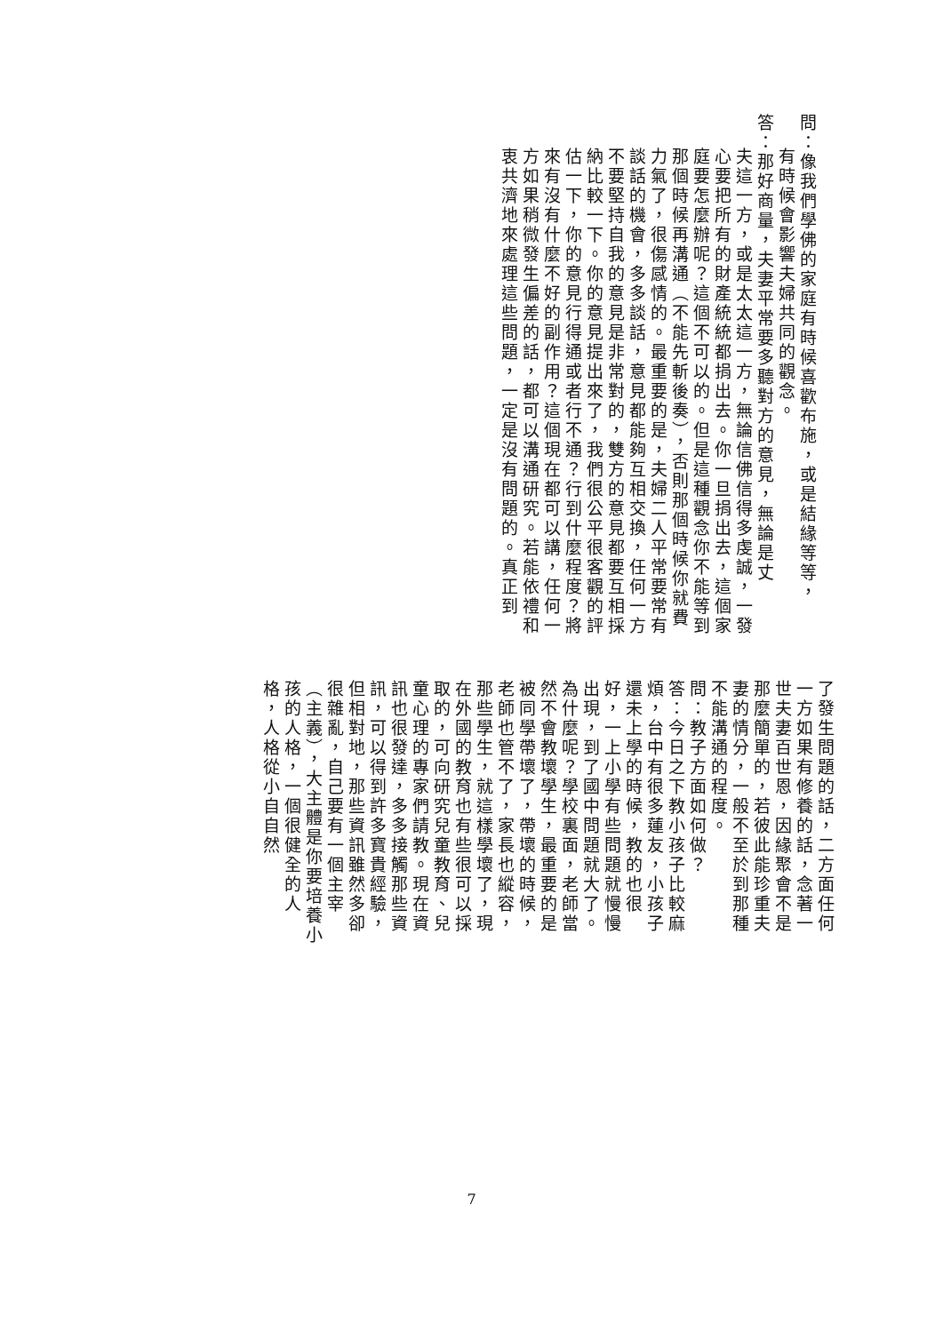問：像我們學佛的家庭有時候喜歡布施，或是結緣等等，
有時候會影響夫婦共同的觀念。
答：那好商量，夫妻平常要多聽對方的意見，無論是丈
夫這一方，或是太太這一方，無論信佛信得多虔誠，一發心要把所有的財產統統都捐出去。你一旦捐出去，這個家庭要怎麼辦呢？這個不可以的。但是這種觀念你不能等到那個時候再溝通（不能先斬後奏），否則那個時候你就費力氣了，很傷感情的。最重要的是，夫婦二人平常要常有談話的機會，多多談話，意見都能夠互相交換，任何一方不要堅持自我的意見是非常對的，雙方的意見都要互相採納比較一下。你的意見提出來了，我們很公平很客觀的評估一下，你的意見行得通或者行不通？行到什麼程度？將來有沒有什麼不好的副作用？這個現在都可以講，任何一方如果稍微發生偏差的話，都可以溝通研究。若能依禮和衷共濟地來處理這些問題，一定是沒有問題的。真正到
了發生問題的話，二方面任何一方如果有修養的話，念著一世夫妻百世恩，因緣聚會不是那麼簡單的，若彼此能珍重夫妻的情分，一般不至於到那種不能溝通的程度。
問：教子方面如何做？
答：今日之下教小孩子比較麻煩，台中有很多蓮友，小孩子還未上學的時候，教的也很好，一上小學有些問題就慢慢出現，到了國中問題就大了。為什麼呢？學校裏面，老師當然不會教壞學生，最重要的是被同學帶壞了，帶壞的時候，老師也管不了，家長也縱容，那些學生，就這樣學壞了，現在外國的教育也有些很可以採取的，可向研究兒童教育、兒童心理的專家們請教。現在資訊也很發達，多多接觸那些資訊，可以得到許多寶貴經驗，但相對地，那些資訊雖然多卻很雜亂，自己要有一個主宰（主義），大主體是你要培養小孩的人格，一個很健全的人格，人格從小自自然
7